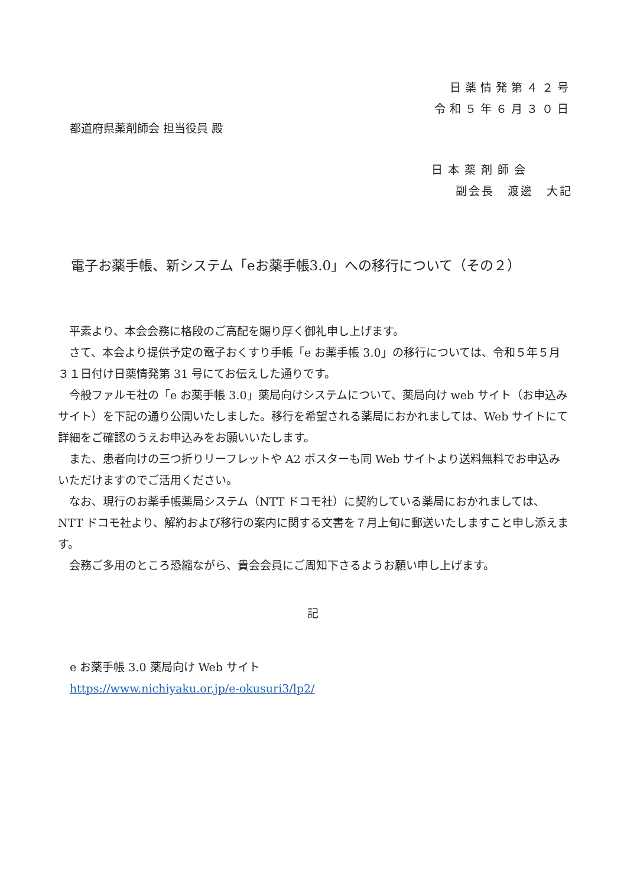日薬情発第４２号
令和５年６月３０日
都道府県薬剤師会 担当役員 殿
日本薬剤師会
副会長　渡邊　大記
電子お薬手帳、新システム「eお薬手帳3.0」への移行について（その２）
　平素より、本会会務に格段のご高配を賜り厚く御礼申し上げます。
　さて、本会より提供予定の電子おくすり手帳「e お薬手帳 3.0」の移行については、令和５年５月３１日付け日薬情発第 31 号にてお伝えした通りです。
　今般ファルモ社の「e お薬手帳 3.0」薬局向けシステムについて、薬局向け web サイト（お申込みサイト）を下記の通り公開いたしました。移行を希望される薬局におかれましては、Web サイトにて詳細をご確認のうえお申込みをお願いいたします。
　また、患者向けの三つ折りリーフレットや A2 ポスターも同 Web サイトより送料無料でお申込みいただけますのでご活用ください。
　なお、現行のお薬手帳薬局システム（NTT ドコモ社）に契約している薬局におかれましては、NTT ドコモ社より、解約および移行の案内に関する文書を７月上旬に郵送いたしますこと申し添えます。
　会務ご多用のところ恐縮ながら、貴会会員にご周知下さるようお願い申し上げます。
記
e お薬手帳 3.0 薬局向け Web サイト
https://www.nichiyaku.or.jp/e-okusuri3/lp2/